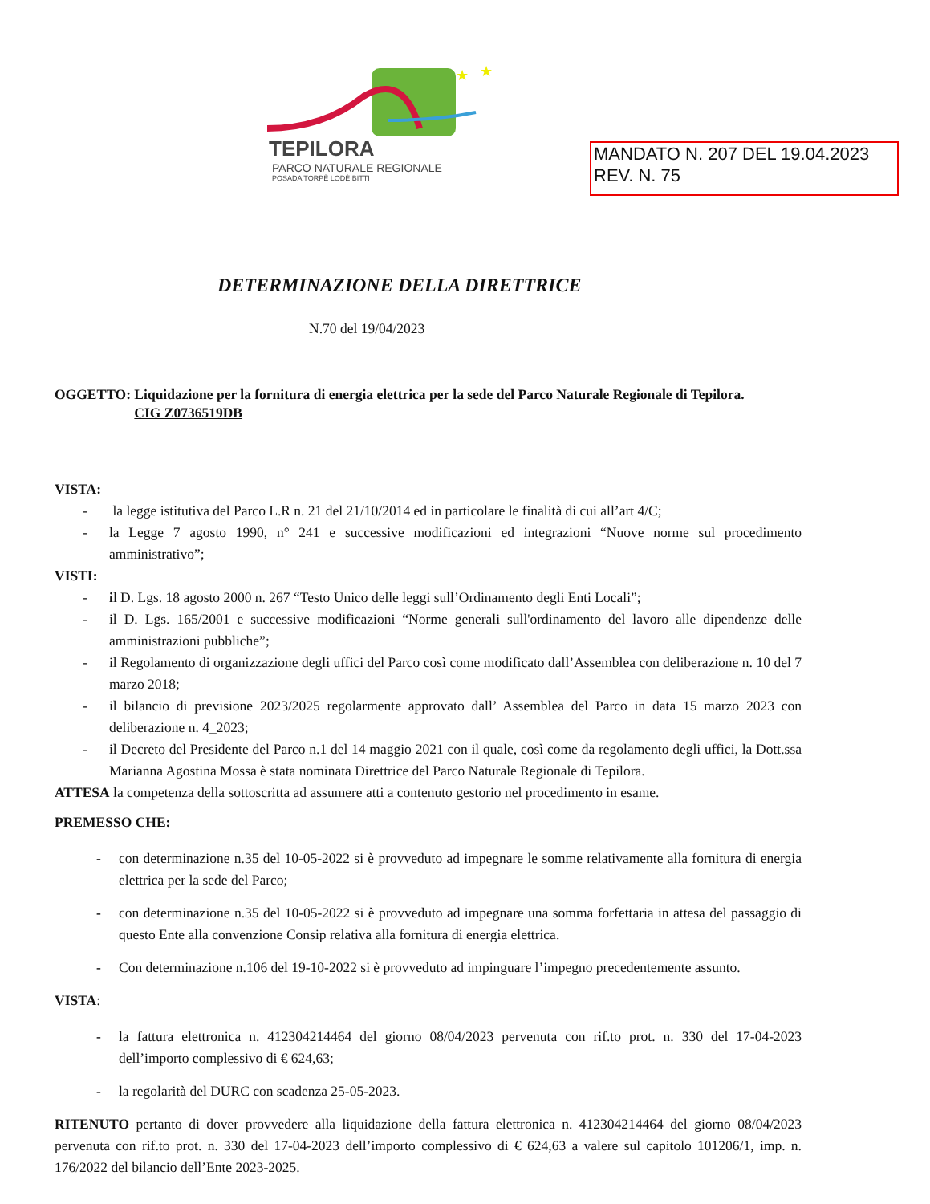★
★
TEPILORA
PARCO NATURALE REGIONALE
POSADA TORPÈ LODÈ BITTI
MANDATO N. 207 DEL 19.04.2023
REV. N. 75
DETERMINAZIONE DELLA DIRETTRICE
N.70 del 19/04/2023
OGGETTO: Liquidazione per la fornitura di energia elettrica per la sede del Parco Naturale Regionale di Tepilora.
CIG Z0736519DB
VISTA:
- la legge istitutiva del Parco L.R n. 21 del 21/10/2014 ed in particolare le finalità di cui all’art 4/C;
- la Legge 7 agosto 1990, n° 241 e successive modificazioni ed integrazioni “Nuove norme sul procedimento amministrativo”;
VISTI:
- il D. Lgs. 18 agosto 2000 n. 267 “Testo Unico delle leggi sull’Ordinamento degli Enti Locali”;
- il D. Lgs. 165/2001 e successive modificazioni “Norme generali sull'ordinamento del lavoro alle dipendenze delle amministrazioni pubbliche”;
- il Regolamento di organizzazione degli uffici del Parco così come modificato dall’Assemblea con deliberazione n. 10 del 7 marzo 2018;
- il bilancio di previsione 2023/2025 regolarmente approvato dall’ Assemblea del Parco in data 15 marzo 2023 con deliberazione n. 4_2023;
- il Decreto del Presidente del Parco n.1 del 14 maggio 2021 con il quale, così come da regolamento degli uffici, la Dott.ssa Marianna Agostina Mossa è stata nominata Direttrice del Parco Naturale Regionale di Tepilora.
ATTESA la competenza della sottoscritta ad assumere atti a contenuto gestorio nel procedimento in esame.
PREMESSO CHE:
- con determinazione n.35 del 10-05-2022 si è provveduto ad impegnare le somme relativamente alla fornitura di energia elettrica per la sede del Parco;
- con determinazione n.35 del 10-05-2022 si è provveduto ad impegnare una somma forfettaria in attesa del passaggio di questo Ente alla convenzione Consip relativa alla fornitura di energia elettrica.
- Con determinazione n.106 del 19-10-2022 si è provveduto ad impinguare l’impegno precedentemente assunto.
VISTA:
- la fattura elettronica n. 412304214464 del giorno 08/04/2023 pervenuta con rif.to prot. n. 330 del 17-04-2023 dell’importo complessivo di € 624,63;
- la regolarità del DURC con scadenza 25-05-2023.
RITENUTO pertanto di dover provvedere alla liquidazione della fattura elettronica n. 412304214464 del giorno 08/04/2023 pervenuta con rif.to prot. n. 330 del 17-04-2023 dell’importo complessivo di € 624,63 a valere sul capitolo 101206/1, imp. n. 176/2022 del bilancio dell’Ente 2023-2025.